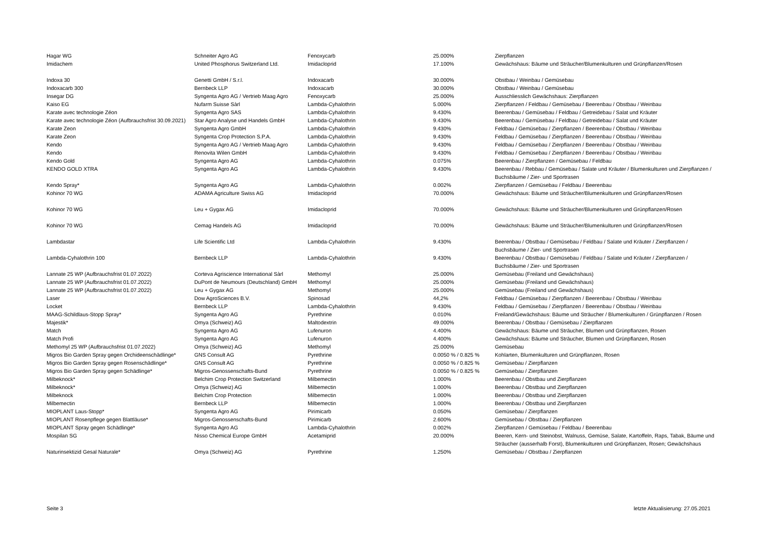| Hagar WG | Schneiter Agro AG | Fenoxycarb | 25.000% | Zierpflanzen |
| Imidachem | United Phosphorus Switzerland Ltd. | Imidacloprid | 17.100% | Gewächshaus: Bäume und Sträucher/Blumenkulturen und Grünpflanzen/Rosen |
| Indoxa 30 | Genetti GmbH / S.r.l. | Indoxacarb | 30.000% | Obstbau / Weinbau / Gemüsebau |
| Indoxacarb 300 | Bernbeck LLP | Indoxacarb | 30.000% | Obstbau / Weinbau / Gemüsebau |
| Insegar DG | Syngenta Agro AG / Vertrieb Maag Agro | Fenoxycarb | 25.000% | Ausschliesslich Gewächshaus: Zierpflanzen |
| Kaiso EG | Nufarm Suisse Sàrl | Lambda-Cyhalothrin | 5.000% | Zierpflanzen / Feldbau / Gemüsebau / Beerenbau / Obstbau / Weinbau |
| Karate avec technologie Zéon | Syngenta Agro SAS | Lambda-Cyhalothrin | 9.430% | Beerenbau / Gemüsebau / Feldbau / Getreidebau / Salat und Kräuter |
| Karate avec technologie Zéon (Aufbrauchsfrist 30.09.2021) | Star Agro Analyse und Handels GmbH | Lambda-Cyhalothrin | 9.430% | Beerenbau / Gemüsebau / Feldbau / Getreidebau / Salat und Kräuter |
| Karate Zeon | Syngenta Agro GmbH | Lambda-Cyhalothrin | 9.430% | Feldbau / Gemüsebau / Zierpflanzen / Beerenbau / Obstbau / Weinbau |
| Karate Zeon | Syngenta Crop Protection S.P.A. | Lambda-Cyhalothrin | 9.430% | Feldbau / Gemüsebau / Zierpflanzen / Beerenbau / Obstbau / Weinbau |
| Kendo | Syngenta Agro AG / Vertrieb Maag Agro | Lambda-Cyhalothrin | 9.430% | Feldbau / Gemüsebau / Zierpflanzen / Beerenbau / Obstbau / Weinbau |
| Kendo | Renovita Wilen GmbH | Lambda-Cyhalothrin | 9.430% | Feldbau / Gemüsebau / Zierpflanzen / Beerenbau / Obstbau / Weinbau |
| Kendo Gold | Syngenta Agro AG | Lambda-Cyhalothrin | 0.075% | Beerenbau / Zierpflanzen / Gemüsebau / Feldbau |
| KENDO GOLD XTRA | Syngenta Agro AG | Lambda-Cyhalothrin | 9.430% | Beerenbau / Rebbau / Gemüsebau / Salate und Kräuter / Blumenkulturen und Zierpflanzen / Buchsbäume / Zier- und Sportrasen |
| Kendo Spray* | Syngenta Agro AG | Lambda-Cyhalothrin | 0.002% | Zierpflanzen / Gemüsebau / Feldbau / Beerenbau |
| Kohinor 70 WG | ADAMA Agriculture Swiss AG | Imidacloprid | 70.000% | Gewächshaus: Bäume und Sträucher/Blumenkulturen und Grünpflanzen/Rosen |
| Kohinor 70 WG | Leu + Gygax AG | Imidacloprid | 70.000% | Gewächshaus: Bäume und Sträucher/Blumenkulturen und Grünpflanzen/Rosen |
| Kohinor 70 WG | Cemag Handels AG | Imidacloprid | 70.000% | Gewächshaus: Bäume und Sträucher/Blumenkulturen und Grünpflanzen/Rosen |
| Lambdastar | Life Scientific Ltd | Lambda-Cyhalothrin | 9.430% | Beerenbau / Obstbau / Gemüsebau / Feldbau / Salate und Kräuter / Zierpflanzen / Buchsbäume / Zier- und Sportrasen |
| Lambda-Cyhalothrin 100 | Bernbeck LLP | Lambda-Cyhalothrin | 9.430% | Beerenbau / Obstbau / Gemüsebau / Feldbau / Salate und Kräuter / Zierpflanzen / Buchsbäume / Zier- und Sportrasen |
| Lannate 25 WP (Aufbrauchsfrist 01.07.2022) | Corteva Agriscience International Sàrl | Methomyl | 25.000% | Gemüsebau (Freiland und Gewächshaus) |
| Lannate 25 WP (Aufbrauchsfrist 01.07.2022) | DuPont de Neumours (Deutschland) GmbH | Methomyl | 25.000% | Gemüsebau (Freiland und Gewächshaus) |
| Lannate 25 WP (Aufbrauchsfrist 01.07.2022) | Leu + Gygax AG | Methomyl | 25.000% | Gemüsebau (Freiland und Gewächshaus) |
| Laser | Dow AgroSciences B.V. | Spinosad | 44,2% | Feldbau / Gemüsebau / Zierpflanzen / Beerenbau / Obstbau / Weinbau |
| Locket | Bernbeck LLP | Lambda-Cyhalothrin | 9.430% | Feldbau / Gemüsebau / Zierpflanzen / Beerenbau / Obstbau / Weinbau |
| MAAG-Schildlaus-Stopp Spray* | Syngenta Agro AG | Pyrethrine | 0.010% | Freiland/Gewächshaus: Bäume und Sträucher / Blumenkulturen / Grünpflanzen / Rosen |
| Majestik* | Omya (Schweiz) AG | Maltodextrin | 49.000% | Beerenbau / Obstbau / Gemüsebau / Zierpflanzen |
| Match | Syngenta Agro AG | Lufenuron | 4.400% | Gewächshaus: Bäume und Sträucher, Blumen und Grünpflanzen, Rosen |
| Match Profi | Syngenta Agro AG | Lufenuron | 4.400% | Gewächshaus: Bäume und Sträucher, Blumen und Grünpflanzen, Rosen |
| Methomyl 25 WP (Aufbrauchsfrist 01.07.2022) | Omya (Schweiz) AG | Methomyl | 25.000% | Gemüsebau |
| Migros Bio Garden Spray gegen Orchideenschädlinge* | GNS Consult AG | Pyrethrine | 0.0050 % / 0.825 % | Kohlarten, Blumenkulturen und Grünpflanzen, Rosen |
| Migros Bio Garden Spray gegen Rosenschädlinge* | GNS Consult AG | Pyrethrine | 0.0050 % / 0.825 % | Gemüsebau / Zierpflanzen |
| Migros Bio Garden Spray gegen Schädlinge* | Migros-Genossenschafts-Bund | Pyrethrine | 0.0050 % / 0.825 % | Gemüsebau / Zierpflanzen |
| Milbeknock* | Belchim Crop Protection Switzerland | Milbemectin | 1.000% | Beerenbau / Obstbau und Zierpflanzen |
| Milbeknock* | Omya (Schweiz) AG | Milbemectin | 1.000% | Beerenbau / Obstbau und Zierpflanzen |
| Milbeknock | Belchim Crop Protection | Milbemectin | 1.000% | Beerenbau / Obstbau und Zierpflanzen |
| Milbemectin | Bernbeck LLP | Milbemectin | 1.000% | Beerenbau / Obstbau und Zierpflanzen |
| MIOPLANT Laus-Stopp* | Syngenta Agro AG | Pirimicarb | 0.050% | Gemüsebau / Zierpflanzen |
| MIOPLANT Rosenpflege gegen Blattläuse* | Migros-Genossenschafts-Bund | Pirimicarb | 2.600% | Gemüsebau / Obstbau / Zierpflanzen |
| MIOPLANT Spray gegen Schädlinge* | Syngenta Agro AG | Lambda-Cyhalothrin | 0.002% | Zierpflanzen / Gemüsebau / Feldbau / Beerenbau |
| Mospilan SG | Nisso Chemical Europe GmbH | Acetamiprid | 20.000% | Beeren, Kern- und Steinobst, Walnuss, Gemüse, Salate, Kartoffeln, Raps, Tabak, Bäume und Sträucher (ausserhalb Forst), Blumenkulturen und Grünpflanzen, Rosen; Gewächshaus |
| Naturinsektizid Gesal Naturale* | Omya (Schweiz) AG | Pyrethrine | 1.250% | Gemüsebau / Obstbau / Zierpflanzen |
Seite 3 letzte Aktualisierung: 27.05.2021